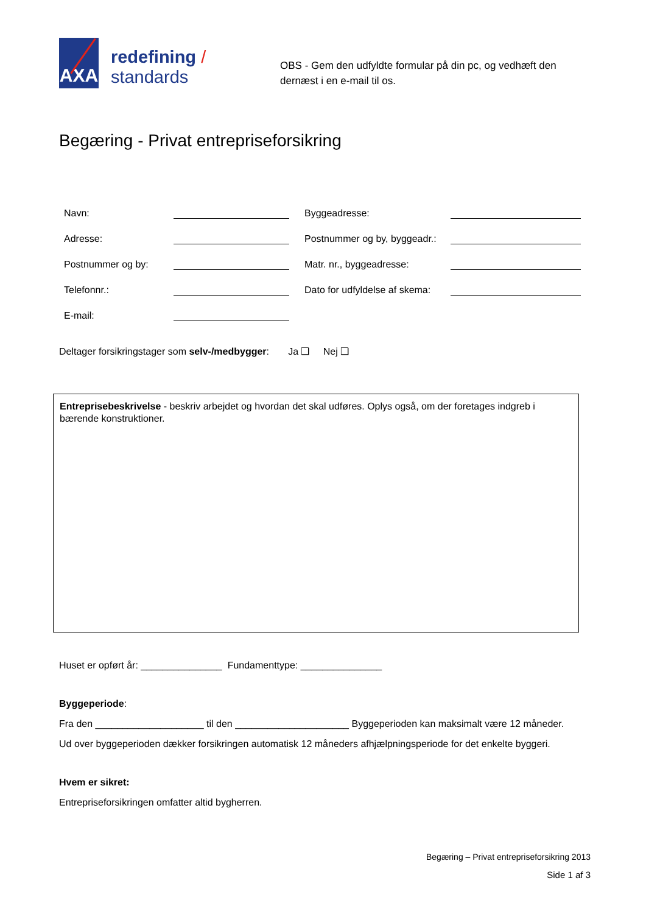AXA
redefining / standards
OBS - Gem den udfyldte formular på din pc, og vedhæft den dernæst i en e-mail til os.
Begæring - Privat entrepriseforsikring
| Navn: | | Byggeadresse: | |
| Adresse: | | Postnummer og by, byggeadr.: | |
| Postnummer og by: | | Matr. nr., byggeadresse: | |
| Telefonnr.: | | Dato for udfyldelse af skema: | |
| E-mail: | | | |
Deltager forsikringstager som selv-/medbygger: Ja ❑ Nej ❑
Entreprisebeskrivelse - beskriv arbejdet og hvordan det skal udføres. Oplys også, om der foretages indgreb i bærende konstruktioner.
Huset er opført år: _______________ Fundamenttype: _______________
Byggeperiode:
Fra den ____________________ til den _____________________ Byggeperioden kan maksimalt være 12 måneder.
Ud over byggeperioden dækker forsikringen automatisk 12 måneders afhjælpningsperiode for det enkelte byggeri.
Hvem er sikret:
Entrepriseforsikringen omfatter altid bygherren.
Begæring – Privat entrepriseforsikring 2013
Side 1 af 3